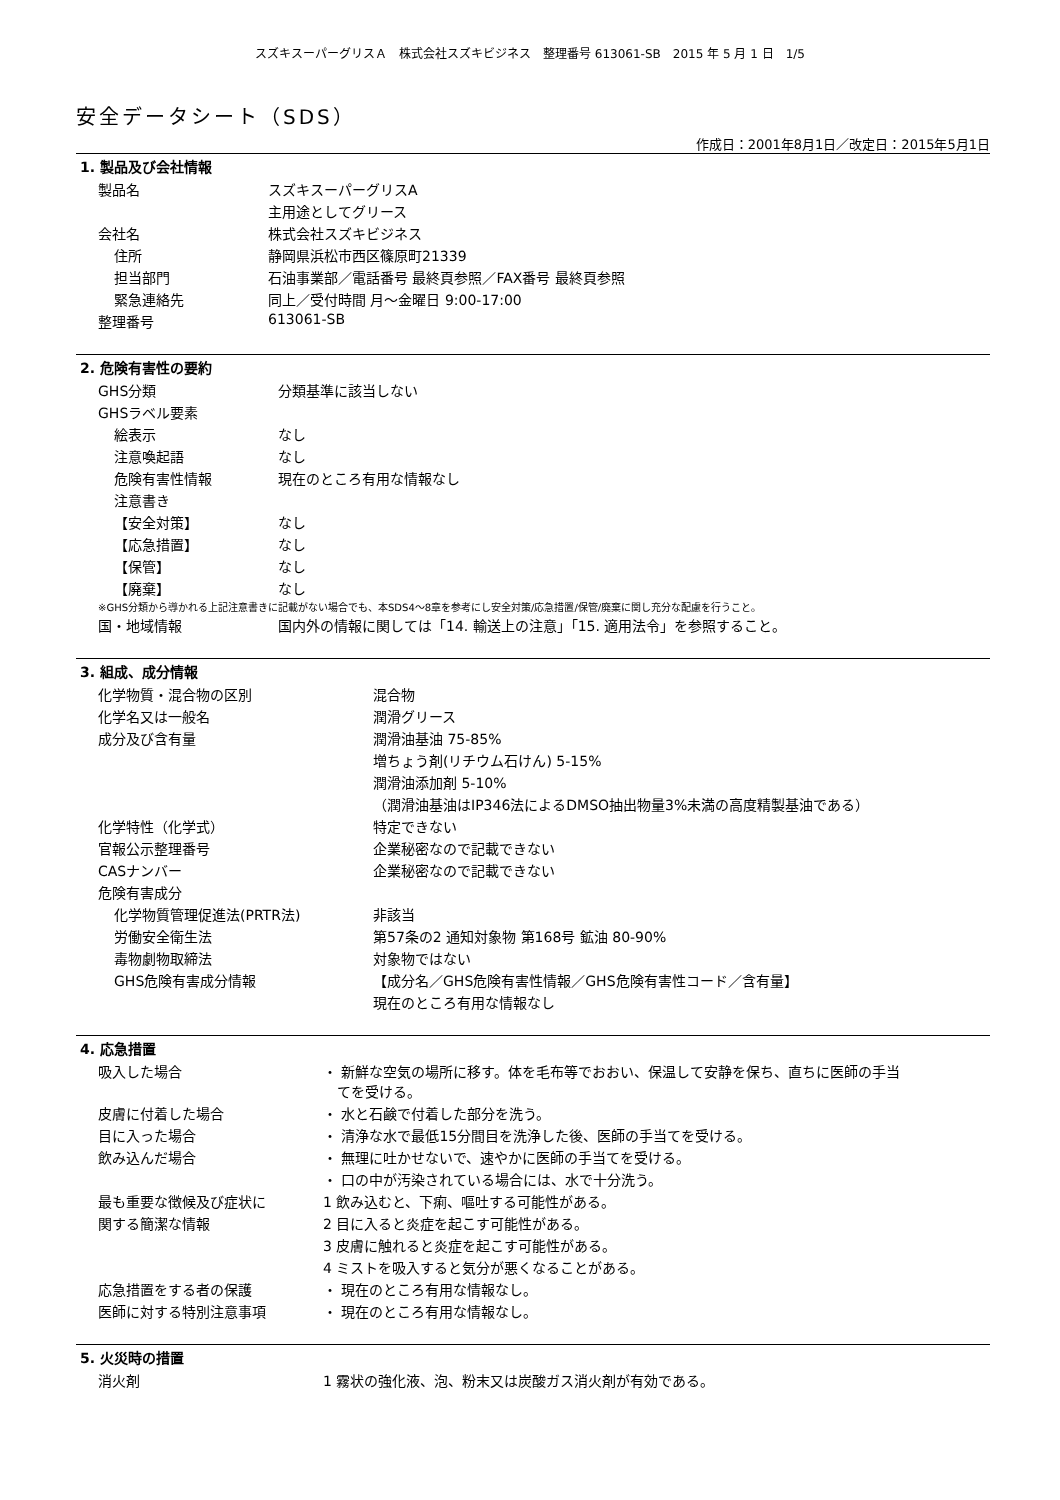スズキスーパーグリスＡ　株式会社スズキビジネス　整理番号 613061-SB　2015 年 5 月 1 日　1/5
安全データシート（SDS）
作成日：2001年8月1日／改定日：2015年5月1日
1. 製品及び会社情報
| 製品名 | スズキスーパーグリスA |
| | 主用途としてグリース |
| 会社名 | 株式会社スズキビジネス |
| 住所 | 静岡県浜松市西区篠原町21339 |
| 担当部門 | 石油事業部／電話番号 最終頁参照／FAX番号 最終頁参照 |
| 緊急連絡先 | 同上／受付時間 月～金曜日 9:00-17:00 |
| 整理番号 | 613061-SB |
2. 危険有害性の要約
| GHS分類 | 分類基準に該当しない |
| GHSラベル要素 | |
| 絵表示 | なし |
| 注意喚起語 | なし |
| 危険有害性情報 | 現在のところ有用な情報なし |
| 注意書き | |
| 【安全対策】 | なし |
| 【応急措置】 | なし |
| 【保管】 | なし |
| 【廃棄】 | なし |
※GHS分類から導かれる上記注意書きに記載がない場合でも、本SDS4～8章を参考にし安全対策/応急措置/保管/廃棄に関し充分な配慮を行うこと。
| 国・地域情報 | 国内外の情報に関しては「14. 輸送上の注意」「15. 適用法令」を参照すること。 |
3. 組成、成分情報
| 化学物質・混合物の区別 | 混合物 |
| 化学名又は一般名 | 潤滑グリース |
| 成分及び含有量 | 潤滑油基油 75-85% |
| | 増ちょう剤(リチウム石けん) 5-15% |
| | 潤滑油添加剤 5-10% |
| | （潤滑油基油はIP346法によるDMSO抽出物量3%未満の高度精製基油である） |
| 化学特性（化学式） | 特定できない |
| 官報公示整理番号 | 企業秘密なので記載できない |
| CASナンバー | 企業秘密なので記載できない |
| 危険有害成分 | |
| 化学物質管理促進法(PRTR法) | 非該当 |
| 労働安全衛生法 | 第57条の2 通知対象物 第168号 鉱油 80-90% |
| 毒物劇物取締法 | 対象物ではない |
| GHS危険有害成分情報 | 【成分名／GHS危険有害性情報／GHS危険有害性コード／含有量】 |
| | 現在のところ有用な情報なし |
4. 応急措置
| 吸入した場合 | ・ 新鮮な空気の場所に移す。体を毛布等でおおい、保温して安静を保ち、直ちに医師の手当 てを受ける。 |
| 皮膚に付着した場合 | ・ 水と石鹸で付着した部分を洗う。 |
| 目に入った場合 | ・ 清浄な水で最低15分間目を洗浄した後、医師の手当てを受ける。 |
| 飲み込んだ場合 | ・ 無理に吐かせないで、速やかに医師の手当てを受ける。 |
| | ・ 口の中が汚染されている場合には、水で十分洗う。 |
| 最も重要な徴候及び症状に | 1 飲み込むと、下痢、嘔吐する可能性がある。 |
| 関する簡潔な情報 | 2 目に入ると炎症を起こす可能性がある。 |
| | 3 皮膚に触れると炎症を起こす可能性がある。 |
| | 4 ミストを吸入すると気分が悪くなることがある。 |
| 応急措置をする者の保護 | ・ 現在のところ有用な情報なし。 |
| 医師に対する特別注意事項 | ・ 現在のところ有用な情報なし。 |
5. 火災時の措置
| 消火剤 | 1 霧状の強化液、泡、粉末又は炭酸ガス消火剤が有効である。 |